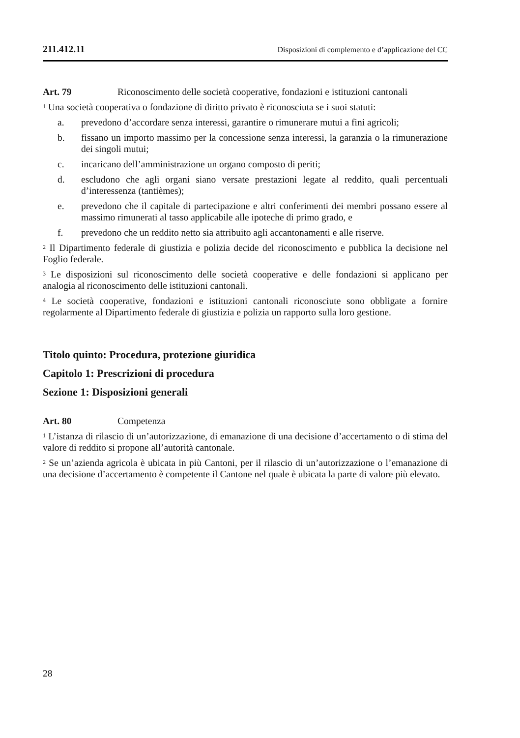211.412.11 Disposizioni di complemento e d’applicazione del CC
Art. 79 Riconoscimento delle società cooperative, fondazioni e istituzioni cantonali
<sup>1</sup> Una società cooperativa o fondazione di diritto privato è riconosciuta se i suoi statuti:
a. prevedono d’accordare senza interessi, garantire o rimunerare mutui a fini agricoli;
b. fissano un importo massimo per la concessione senza interessi, la garanzia o la rimunerazione dei singoli mutui;
c. incaricano dell’amministrazione un organo composto di periti;
d. escludono che agli organi siano versate prestazioni legate al reddito, quali percentuali d’interessenza (tantièmes);
e. prevedono che il capitale di partecipazione e altri conferimenti dei membri possano essere al massimo rimunerati al tasso applicabile alle ipoteche di primo grado, e
f. prevedono che un reddito netto sia attribuito agli accantonamenti e alle riserve.
<sup>2</sup> Il Dipartimento federale di giustizia e polizia decide del riconoscimento e pubblica la decisione nel Foglio federale.
<sup>3</sup> Le disposizioni sul riconoscimento delle società cooperative e delle fondazioni si applicano per analogia al riconoscimento delle istituzioni cantonali.
<sup>4</sup> Le società cooperative, fondazioni e istituzioni cantonali riconosciute sono obbligate a fornire regolarmente al Dipartimento federale di giustizia e polizia un rapporto sulla loro gestione.
Titolo quinto: Procedura, protezione giuridica
Capitolo 1: Prescrizioni di procedura
Sezione 1: Disposizioni generali
Art. 80 Competenza
<sup>1</sup> L’istanza di rilascio di un’autorizzazione, di emanazione di una decisione d’accertamento o di stima del valore di reddito si propone all’autorità cantonale.
<sup>2</sup> Se un’azienda agricola è ubicata in più Cantoni, per il rilascio di un’autorizzazione o l’emanazione di una decisione d’accertamento è competente il Cantone nel quale è ubicata la parte di valore più elevato.
28